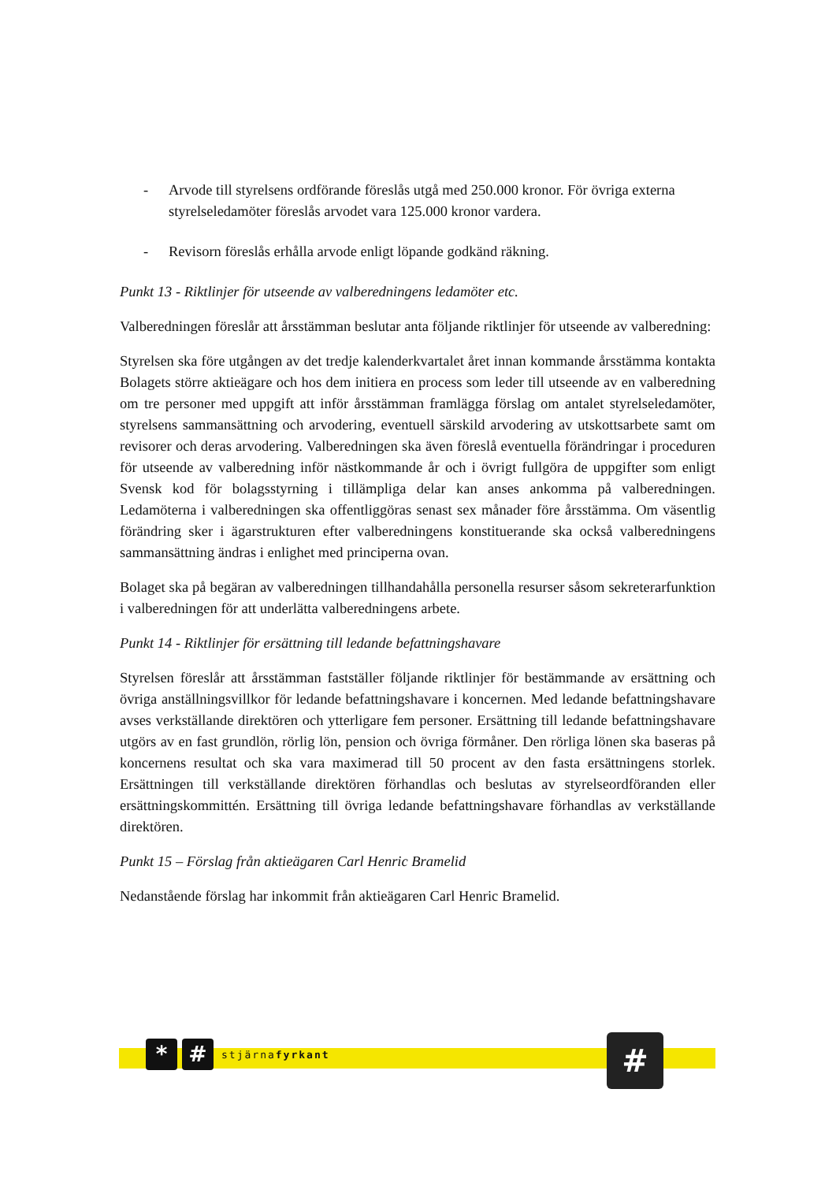- Arvode till styrelsens ordförande föreslås utgå med 250.000 kronor. För övriga externa styrelseledamöter föreslås arvodet vara 125.000 kronor vardera.
- Revisorn föreslås erhålla arvode enligt löpande godkänd räkning.
Punkt 13 - Riktlinjer för utseende av valberedningens ledamöter etc.
Valberedningen föreslår att årsstämman beslutar anta följande riktlinjer för utseende av valberedning:
Styrelsen ska före utgången av det tredje kalenderkvartalet året innan kommande årsstämma kontakta Bolagets större aktieägare och hos dem initiera en process som leder till utseende av en valberedning om tre personer med uppgift att inför årsstämman framlägga förslag om antalet styrelseledamöter, styrelsens sammansättning och arvodering, eventuell särskild arvodering av utskottsarbete samt om revisorer och deras arvodering. Valberedningen ska även föreslå eventuella förändringar i proceduren för utseende av valberedning inför nästkommande år och i övrigt fullgöra de uppgifter som enligt Svensk kod för bolagsstyrning i tillämpliga delar kan anses ankomma på valberedningen. Ledamöterna i valberedningen ska offentliggöras senast sex månader före årsstämma. Om väsentlig förändring sker i ägarstrukturen efter valberedningens konstituerande ska också valberedningens sammansättning ändras i enlighet med principerna ovan.
Bolaget ska på begäran av valberedningen tillhandahålla personella resurser såsom sekreterarfunktion i valberedningen för att underlätta valberedningens arbete.
Punkt 14 - Riktlinjer för ersättning till ledande befattningshavare
Styrelsen föreslår att årsstämman fastställer följande riktlinjer för bestämmande av ersättning och övriga anställningsvillkor för ledande befattningshavare i koncernen. Med ledande befattningshavare avses verkställande direktören och ytterligare fem personer. Ersättning till ledande befattningshavare utgörs av en fast grundlön, rörlig lön, pension och övriga förmåner. Den rörliga lönen ska baseras på koncernens resultat och ska vara maximerad till 50 procent av den fasta ersättningens storlek. Ersättningen till verkställande direktören förhandlas och beslutas av styrelseordföranden eller ersättningskommittén. Ersättning till övriga ledande befattningshavare förhandlas av verkställande direktören.
Punkt 15 – Förslag från aktieägaren Carl Henric Bramelid
Nedanstående förslag har inkommit från aktieägaren Carl Henric Bramelid.
* #
stjärnafyrkant
#